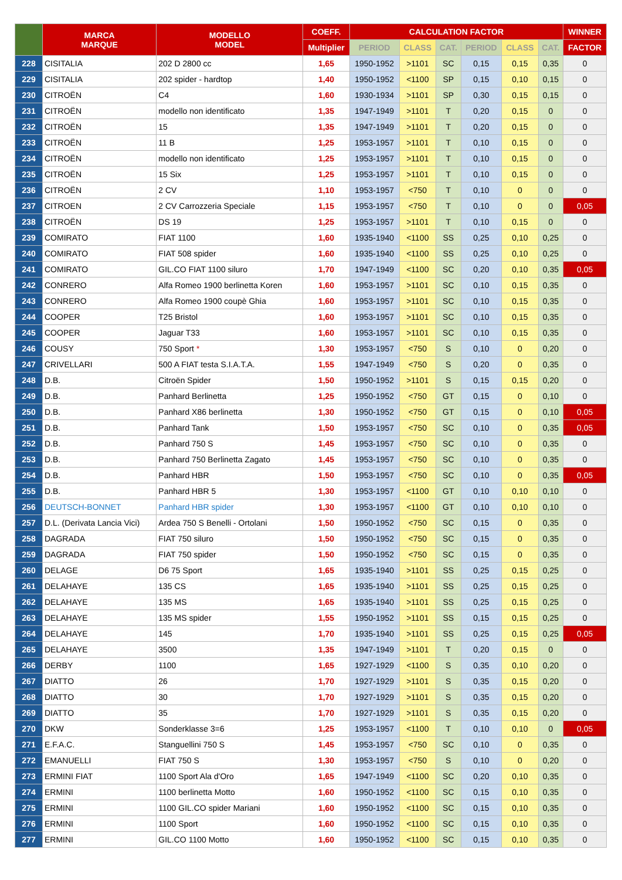| | MARCA MARQUE | MODELLO MODEL | COEFF. | CALCULATION FACTOR | | | | | | WINNER |
| --- | --- | --- | --- | --- | --- | --- | --- | --- | --- | --- |
| | | | Multiplier | PERIOD | CLASS | CAT. | PERIOD | CLASS | CAT. | FACTOR |
| 228 | CISITALIA | 202 D 2800 cc | 1,65 | 1950-1952 | >1101 | SC | 0,15 | 0,15 | 0,35 | 0 |
| 229 | CISITALIA | 202 spider - hardtop | 1,40 | 1950-1952 | <1100 | SP | 0,15 | 0,10 | 0,15 | 0 |
| 230 | CITROËN | C4 | 1,60 | 1930-1934 | >1101 | SP | 0,30 | 0,15 | 0,15 | 0 |
| 231 | CITROËN | modello non identificato | 1,35 | 1947-1949 | >1101 | T | 0,20 | 0,15 | 0 | 0 |
| 232 | CITROËN | 15 | 1,35 | 1947-1949 | >1101 | T | 0,20 | 0,15 | 0 | 0 |
| 233 | CITROËN | 11 B | 1,25 | 1953-1957 | >1101 | T | 0,10 | 0,15 | 0 | 0 |
| 234 | CITROËN | modello non identificato | 1,25 | 1953-1957 | >1101 | T | 0,10 | 0,15 | 0 | 0 |
| 235 | CITROËN | 15 Six | 1,25 | 1953-1957 | >1101 | T | 0,10 | 0,15 | 0 | 0 |
| 236 | CITROËN | 2 CV | 1,10 | 1953-1957 | <750 | T | 0,10 | 0 | 0 | 0 |
| 237 | CITROEN | 2 CV Carrozzeria Speciale | 1,15 | 1953-1957 | <750 | T | 0,10 | 0 | 0 | 0,05 |
| 238 | CITROËN | DS 19 | 1,25 | 1953-1957 | >1101 | T | 0,10 | 0,15 | 0 | 0 |
| 239 | COMIRATO | FIAT 1100 | 1,60 | 1935-1940 | <1100 | SS | 0,25 | 0,10 | 0,25 | 0 |
| 240 | COMIRATO | FIAT 508 spider | 1,60 | 1935-1940 | <1100 | SS | 0,25 | 0,10 | 0,25 | 0 |
| 241 | COMIRATO | GIL.CO FIAT 1100 siluro | 1,70 | 1947-1949 | <1100 | SC | 0,20 | 0,10 | 0,35 | 0,05 |
| 242 | CONRERO | Alfa Romeo 1900 berlinetta Koren | 1,60 | 1953-1957 | >1101 | SC | 0,10 | 0,15 | 0,35 | 0 |
| 243 | CONRERO | Alfa Romeo 1900 coupè Ghia | 1,60 | 1953-1957 | >1101 | SC | 0,10 | 0,15 | 0,35 | 0 |
| 244 | COOPER | T25 Bristol | 1,60 | 1953-1957 | >1101 | SC | 0,10 | 0,15 | 0,35 | 0 |
| 245 | COOPER | Jaguar T33 | 1,60 | 1953-1957 | >1101 | SC | 0,10 | 0,15 | 0,35 | 0 |
| 246 | COUSY | 750 Sport * | 1,30 | 1953-1957 | <750 | S | 0,10 | 0 | 0,20 | 0 |
| 247 | CRIVELLARI | 500 A FIAT testa S.I.A.T.A. | 1,55 | 1947-1949 | <750 | S | 0,20 | 0 | 0,35 | 0 |
| 248 | D.B. | Citroën Spider | 1,50 | 1950-1952 | >1101 | S | 0,15 | 0,15 | 0,20 | 0 |
| 249 | D.B. | Panhard Berlinetta | 1,25 | 1950-1952 | <750 | GT | 0,15 | 0 | 0,10 | 0 |
| 250 | D.B. | Panhard X86 berlinetta | 1,30 | 1950-1952 | <750 | GT | 0,15 | 0 | 0,10 | 0,05 |
| 251 | D.B. | Panhard Tank | 1,50 | 1953-1957 | <750 | SC | 0,10 | 0 | 0,35 | 0,05 |
| 252 | D.B. | Panhard 750 S | 1,45 | 1953-1957 | <750 | SC | 0,10 | 0 | 0,35 | 0 |
| 253 | D.B. | Panhard 750 Berlinetta Zagato | 1,45 | 1953-1957 | <750 | SC | 0,10 | 0 | 0,35 | 0 |
| 254 | D.B. | Panhard HBR | 1,50 | 1953-1957 | <750 | SC | 0,10 | 0 | 0,35 | 0,05 |
| 255 | D.B. | Panhard HBR 5 | 1,30 | 1953-1957 | <1100 | GT | 0,10 | 0,10 | 0,10 | 0 |
| 256 | DEUTSCH-BONNET | Panhard HBR spider | 1,30 | 1953-1957 | <1100 | GT | 0,10 | 0,10 | 0,10 | 0 |
| 257 | D.L. (Derivata Lancia Vici) | Ardea 750 S Benelli - Ortolani | 1,50 | 1950-1952 | <750 | SC | 0,15 | 0 | 0,35 | 0 |
| 258 | DAGRADA | FIAT 750 siluro | 1,50 | 1950-1952 | <750 | SC | 0,15 | 0 | 0,35 | 0 |
| 259 | DAGRADA | FIAT 750 spider | 1,50 | 1950-1952 | <750 | SC | 0,15 | 0 | 0,35 | 0 |
| 260 | DELAGE | D6 75 Sport | 1,65 | 1935-1940 | >1101 | SS | 0,25 | 0,15 | 0,25 | 0 |
| 261 | DELAHAYE | 135 CS | 1,65 | 1935-1940 | >1101 | SS | 0,25 | 0,15 | 0,25 | 0 |
| 262 | DELAHAYE | 135 MS | 1,65 | 1935-1940 | >1101 | SS | 0,25 | 0,15 | 0,25 | 0 |
| 263 | DELAHAYE | 135 MS spider | 1,55 | 1950-1952 | >1101 | SS | 0,15 | 0,15 | 0,25 | 0 |
| 264 | DELAHAYE | 145 | 1,70 | 1935-1940 | >1101 | SS | 0,25 | 0,15 | 0,25 | 0,05 |
| 265 | DELAHAYE | 3500 | 1,35 | 1947-1949 | >1101 | T | 0,20 | 0,15 | 0 | 0 |
| 266 | DERBY | 1100 | 1,65 | 1927-1929 | <1100 | S | 0,35 | 0,10 | 0,20 | 0 |
| 267 | DIATTO | 26 | 1,70 | 1927-1929 | >1101 | S | 0,35 | 0,15 | 0,20 | 0 |
| 268 | DIATTO | 30 | 1,70 | 1927-1929 | >1101 | S | 0,35 | 0,15 | 0,20 | 0 |
| 269 | DIATTO | 35 | 1,70 | 1927-1929 | >1101 | S | 0,35 | 0,15 | 0,20 | 0 |
| 270 | DKW | Sonderklasse 3=6 | 1,25 | 1953-1957 | <1100 | T | 0,10 | 0,10 | 0 | 0,05 |
| 271 | E.F.A.C. | Stanguellini 750 S | 1,45 | 1953-1957 | <750 | SC | 0,10 | 0 | 0,35 | 0 |
| 272 | EMANUELLI | FIAT 750 S | 1,30 | 1953-1957 | <750 | S | 0,10 | 0 | 0,20 | 0 |
| 273 | ERMINI FIAT | 1100 Sport Ala d'Oro | 1,65 | 1947-1949 | <1100 | SC | 0,20 | 0,10 | 0,35 | 0 |
| 274 | ERMINI | 1100 berlinetta Motto | 1,60 | 1950-1952 | <1100 | SC | 0,15 | 0,10 | 0,35 | 0 |
| 275 | ERMINI | 1100 GIL.CO spider Mariani | 1,60 | 1950-1952 | <1100 | SC | 0,15 | 0,10 | 0,35 | 0 |
| 276 | ERMINI | 1100 Sport | 1,60 | 1950-1952 | <1100 | SC | 0,15 | 0,10 | 0,35 | 0 |
| 277 | ERMINI | GIL.CO 1100 Motto | 1,60 | 1950-1952 | <1100 | SC | 0,15 | 0,10 | 0,35 | 0 |